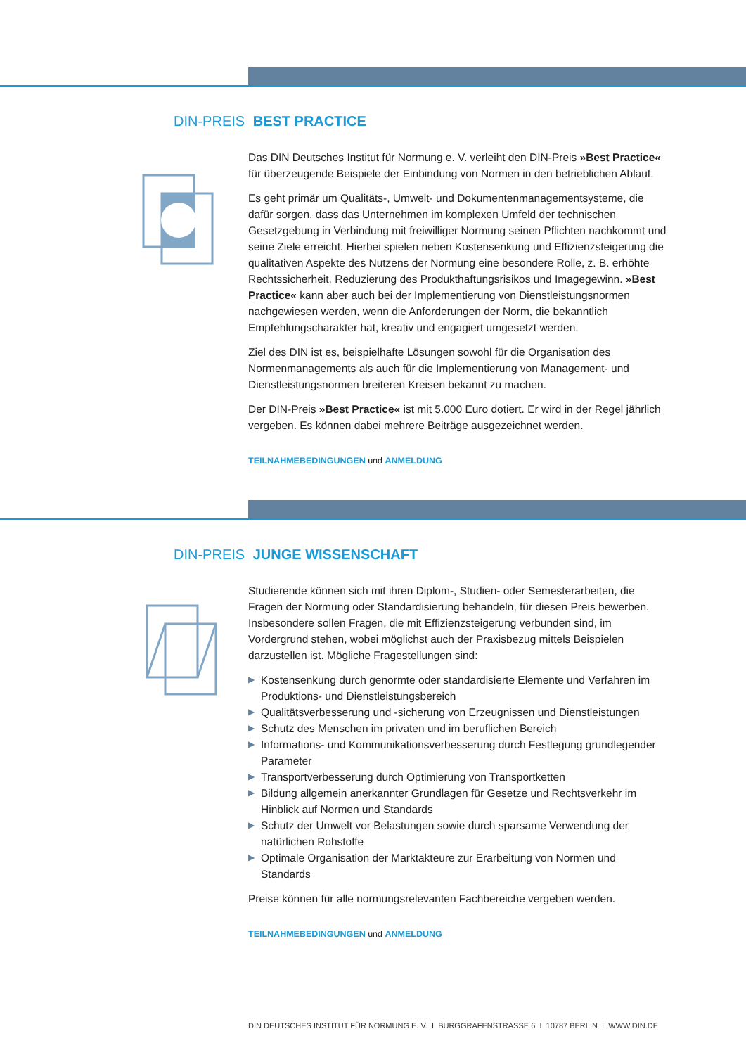DIN-PREIS BEST PRACTICE
Das DIN Deutsches Institut für Normung e. V. verleiht den DIN-Preis »Best Practice« für überzeugende Beispiele der Einbindung von Normen in den betrieblichen Ablauf.
Es geht primär um Qualitäts-, Umwelt- und Dokumentenmanagementsysteme, die dafür sorgen, dass das Unternehmen im komplexen Umfeld der technischen Gesetzgebung in Verbindung mit freiwilliger Normung seinen Pflichten nachkommt und seine Ziele erreicht. Hierbei spielen neben Kostensenkung und Effizienzsteigerung die qualitativen Aspekte des Nutzens der Normung eine besondere Rolle, z. B. erhöhte Rechtssicherheit, Reduzierung des Produkthaftungsrisikos und Imagegewinn. »Best Practice« kann aber auch bei der Implementierung von Dienstleistungsnormen nachgewiesen werden, wenn die Anforderungen der Norm, die bekanntlich Empfehlungscharakter hat, kreativ und engagiert umgesetzt werden.
Ziel des DIN ist es, beispielhafte Lösungen sowohl für die Organisation des Normenmanagements als auch für die Implementierung von Management- und Dienstleistungsnormen breiteren Kreisen bekannt zu machen.
Der DIN-Preis »Best Practice« ist mit 5.000 Euro dotiert. Er wird in der Regel jährlich vergeben. Es können dabei mehrere Beiträge ausgezeichnet werden.
TEILNAHMEBEDINGUNGEN und ANMELDUNG
DIN-PREIS JUNGE WISSENSCHAFT
Studierende können sich mit ihren Diplom-, Studien- oder Semesterarbeiten, die Fragen der Normung oder Standardisierung behandeln, für diesen Preis bewerben. Insbesondere sollen Fragen, die mit Effizienzsteigerung verbunden sind, im Vordergrund stehen, wobei möglichst auch der Praxisbezug mittels Beispielen darzustellen ist. Mögliche Fragestellungen sind:
▶ Kostensenkung durch genormte oder standardisierte Elemente und Verfahren im Produktions- und Dienstleistungsbereich
▶ Qualitätsverbesserung und -sicherung von Erzeugnissen und Dienstleistungen
▶ Schutz des Menschen im privaten und im beruflichen Bereich
▶ Informations- und Kommunikationsverbesserung durch Festlegung grundlegender Parameter
▶ Transportverbesserung durch Optimierung von Transportketten
▶ Bildung allgemein anerkannter Grundlagen für Gesetze und Rechtsverkehr im Hinblick auf Normen und Standards
▶ Schutz der Umwelt vor Belastungen sowie durch sparsame Verwendung der natürlichen Rohstoffe
▶ Optimale Organisation der Marktakteure zur Erarbeitung von Normen und Standards
Preise können für alle normungsrelevanten Fachbereiche vergeben werden.
TEILNAHMEBEDINGUNGEN und ANMELDUNG
DIN DEUTSCHES INSTITUT FÜR NORMUNG E. V. I BURGGRAFENSTRASSE 6 I 10787 BERLIN I WWW.DIN.DE